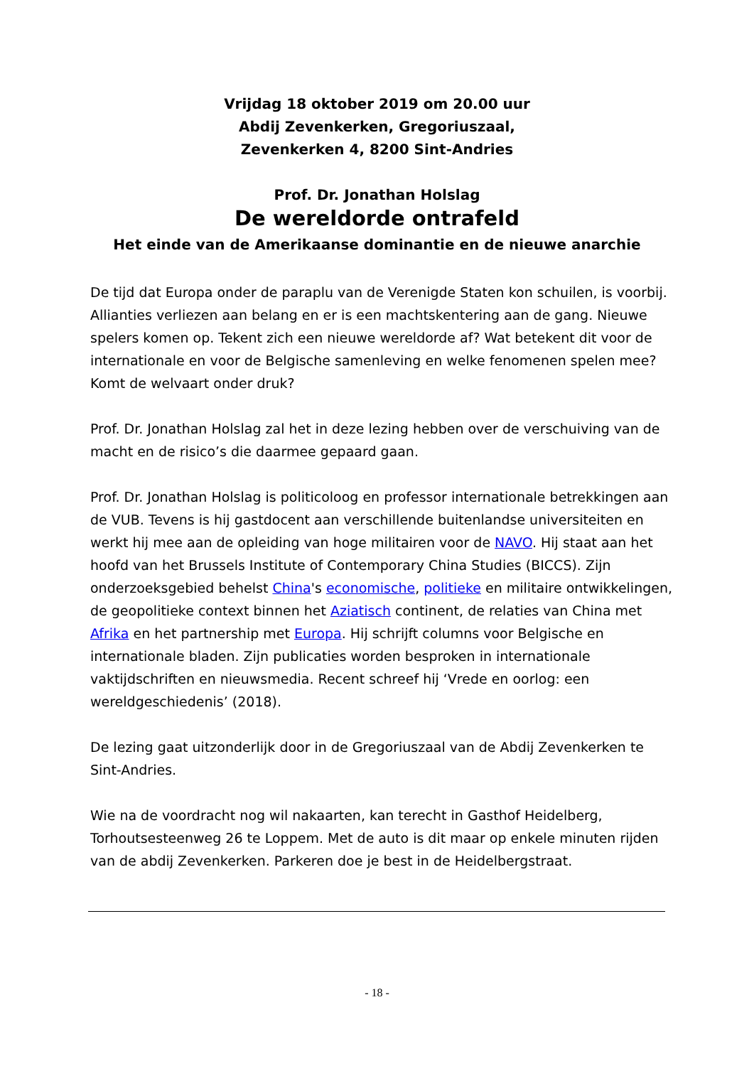Vrijdag 18 oktober 2019 om 20.00 uur
Abdij Zevenkerken, Gregoriuszaal,
Zevenkerken 4, 8200 Sint-Andries
Prof. Dr. Jonathan Holslag
De wereldorde ontrafeld
Het einde van de Amerikaanse dominantie en de nieuwe anarchie
De tijd dat Europa onder de paraplu van de Verenigde Staten kon schuilen, is voorbij. Allianties verliezen aan belang en er is een machtskentering aan de gang. Nieuwe spelers komen op. Tekent zich een nieuwe wereldorde af? Wat betekent dit voor de internationale en voor de Belgische samenleving en welke fenomenen spelen mee? Komt de welvaart onder druk?
Prof. Dr. Jonathan Holslag zal het in deze lezing hebben over de verschuiving van de macht en de risico’s die daarmee gepaard gaan.
Prof. Dr. Jonathan Holslag is politicoloog en professor internationale betrekkingen aan de VUB. Tevens is hij gastdocent aan verschillende buitenlandse universiteiten en werkt hij mee aan de opleiding van hoge militairen voor de NAVO. Hij staat aan het hoofd van het Brussels Institute of Contemporary China Studies (BICCS). Zijn onderzoeksgebied behelst China's economische, politieke en militaire ontwikkelingen, de geopolitieke context binnen het Aziatisch continent, de relaties van China met Afrika en het partnership met Europa. Hij schrijft columns voor Belgische en internationale bladen. Zijn publicaties worden besproken in internationale vaktijdschriften en nieuwsmedia. Recent schreef hij ‘Vrede en oorlog: een wereldgeschiedenis’ (2018).
De lezing gaat uitzonderlijk door in de Gregoriuszaal van de Abdij Zevenkerken te Sint-Andries.
Wie na de voordracht nog wil nakaarten, kan terecht in Gasthof Heidelberg, Torhoutsesteenweg 26 te Loppem. Met de auto is dit maar op enkele minuten rijden van de abdij Zevenkerken. Parkeren doe je best in de Heidelbergstraat.
- 18 -